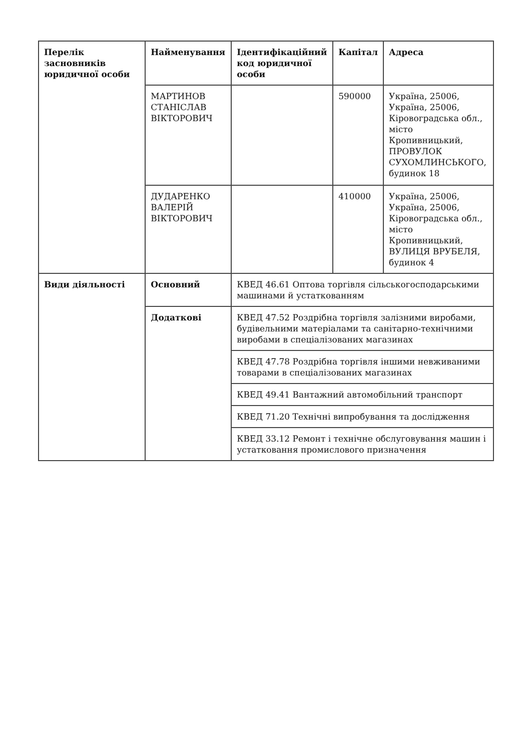| Перелік засновників юридичної особи | Найменування | Ідентифікаційний код юридичної особи | Капітал | Адреса |
| --- | --- | --- | --- | --- |
| | МАРТИНОВ СТАНІСЛАВ ВІКТОРОВИЧ | | 590000 | Україна, 25006, Україна, 25006, Кіровоградська обл., місто Кропивницький, ПРОВУЛОК СУХОМЛИНСЬКОГО, будинок 18 |
| | ДУДАРЕНКО ВАЛЕРІЙ ВІКТОРОВИЧ | | 410000 | Україна, 25006, Україна, 25006, Кіровоградська обл., місто Кропивницький, ВУЛИЦЯ ВРУБЕЛЯ, будинок 4 |
| Види діяльності | Основний | КВЕД 46.61 Оптова торгівля сільськогосподарськими машинами й устаткованням | | |
| | Додаткові | КВЕД 47.52 Роздрібна торгівля залізними виробами, будівельними матеріалами та санітарно-технічними виробами в спеціалізованих магазинах | | |
| | | КВЕД 47.78 Роздрібна торгівля іншими невживаними товарами в спеціалізованих магазинах | | |
| | | КВЕД 49.41 Вантажний автомобільний транспорт | | |
| | | КВЕД 71.20 Технічні випробування та дослідження | | |
| | | КВЕД 33.12 Ремонт і технічне обслуговування машин і устатковання промислового призначення | | |